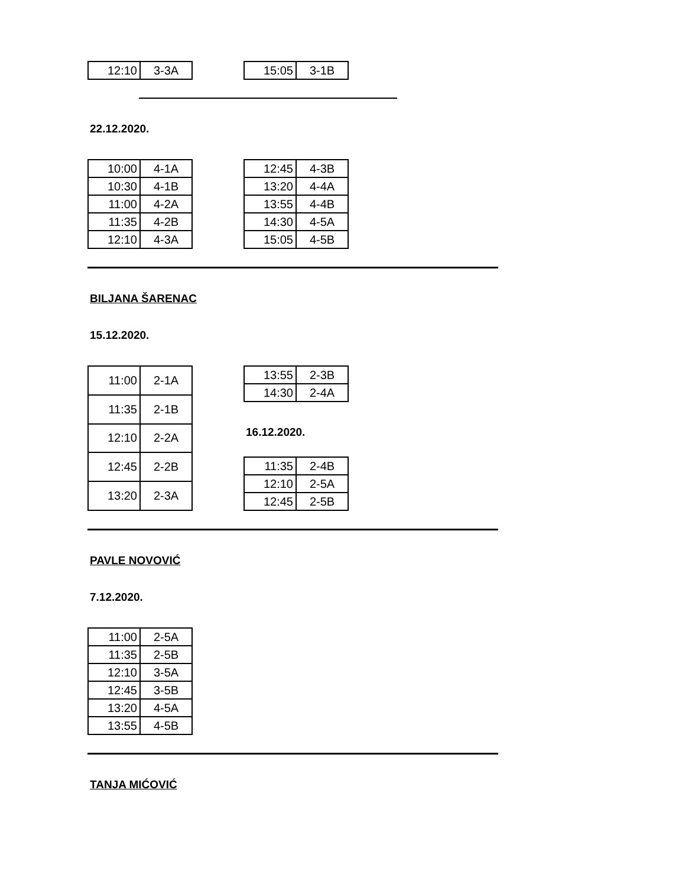| 12:10 | 3-3A |
| 15:05 | 3-1B |
22.12.2020.
| 10:00 | 4-1A |
| 10:30 | 4-1B |
| 11:00 | 4-2A |
| 11:35 | 4-2B |
| 12:10 | 4-3A |
| 12:45 | 4-3B |
| 13:20 | 4-4A |
| 13:55 | 4-4B |
| 14:30 | 4-5A |
| 15:05 | 4-5B |
BILJANA ŠARENAC
15.12.2020.
| 11:00 | 2-1A |
| 11:35 | 2-1B |
| 12:10 | 2-2A |
| 12:45 | 2-2B |
| 13:20 | 2-3A |
| 13:55 | 2-3B |
| 14:30 | 2-4A |
16.12.2020.
| 11:35 | 2-4B |
| 12:10 | 2-5A |
| 12:45 | 2-5B |
PAVLE NOVOVIĆ
7.12.2020.
| 11:00 | 2-5A |
| 11:35 | 2-5B |
| 12:10 | 3-5A |
| 12:45 | 3-5B |
| 13:20 | 4-5A |
| 13:55 | 4-5B |
TANJA MIĆOVIĆ